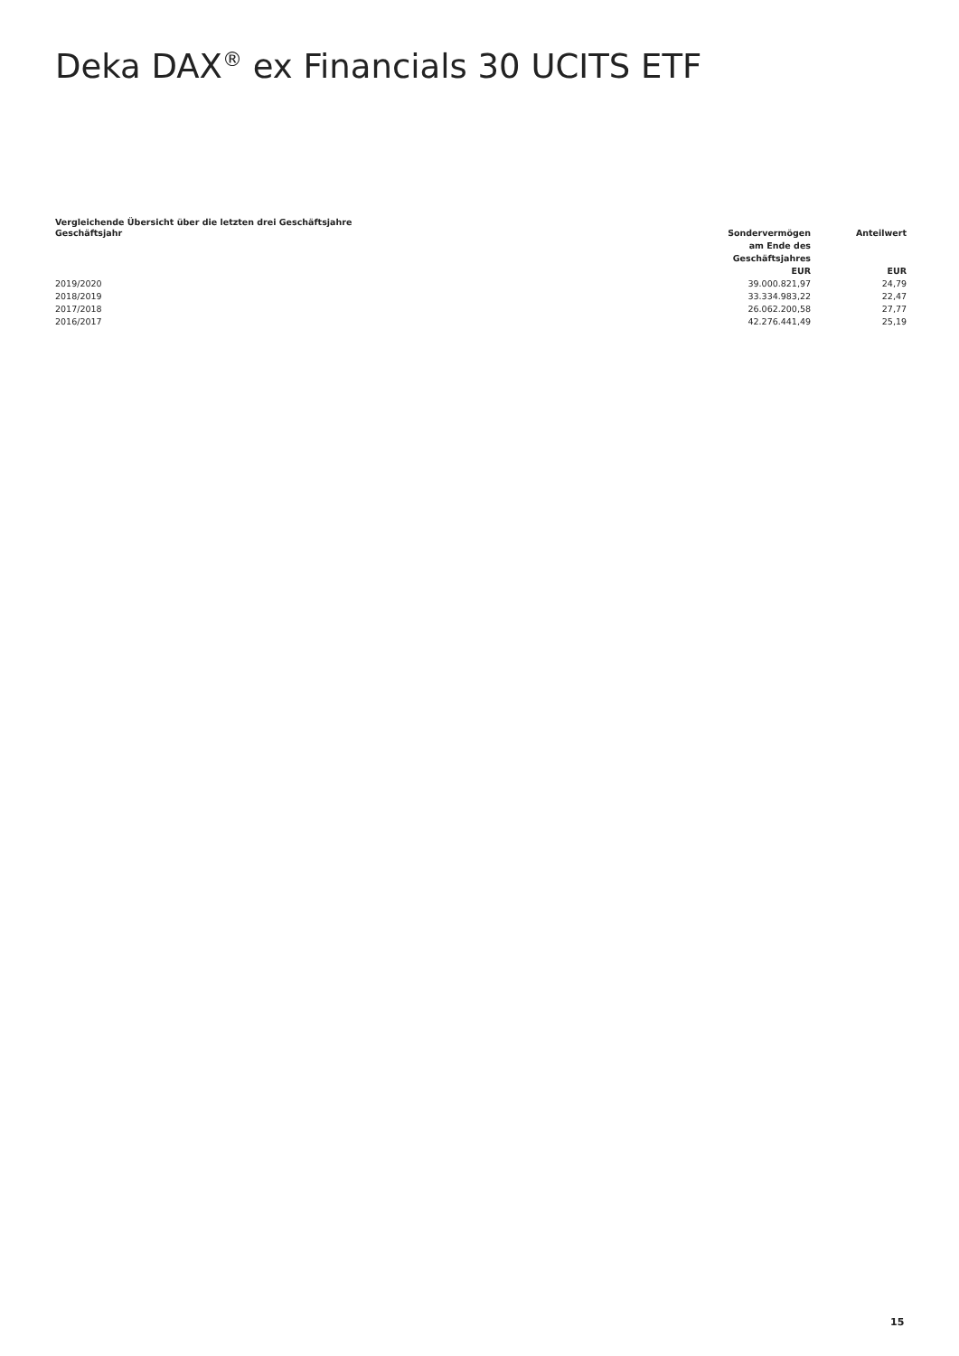Deka DAX<sup>®</sup> ex Financials 30 UCITS ETF
Vergleichende Übersicht über die letzten drei Geschäftsjahre
| Geschäftsjahr | Sondervermögen am Ende des Geschäftsjahres EUR | Anteilwert EUR |
| --- | --- | --- |
| 2019/2020 | 39.000.821,97 | 24,79 |
| 2018/2019 | 33.334.983,22 | 22,47 |
| 2017/2018 | 26.062.200,58 | 27,77 |
| 2016/2017 | 42.276.441,49 | 25,19 |
15